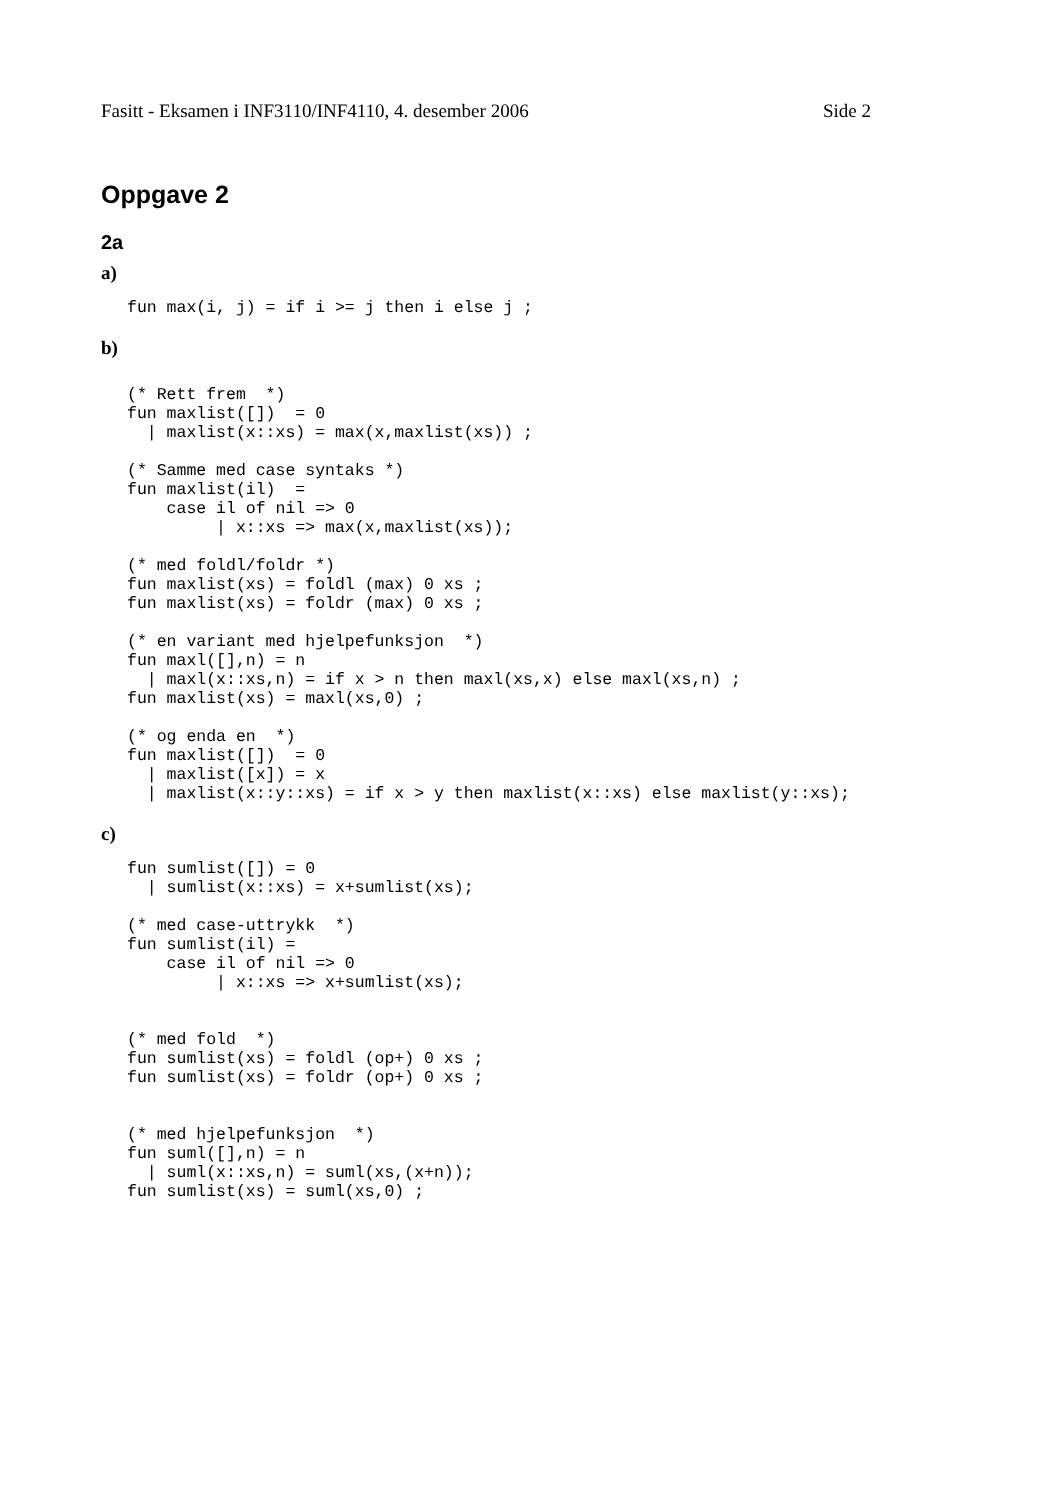Fasitt - Eksamen i INF3110/INF4110, 4. desember 2006 Side 2
Oppgave 2
2a
a)
fun max(i, j) = if i >= j then i else j ;
b)
(* Rett frem  *)
fun maxlist([])  = 0
  | maxlist(x::xs) = max(x,maxlist(xs)) ;

(* Samme med case syntaks *)
fun maxlist(il)  =
    case il of nil => 0
         | x::xs => max(x,maxlist(xs));

(* med foldl/foldr *)
fun maxlist(xs) = foldl (max) 0 xs ;
fun maxlist(xs) = foldr (max) 0 xs ;

(* en variant med hjelpefunksjon  *)
fun maxl([],n) = n
  | maxl(x::xs,n) = if x > n then maxl(xs,x) else maxl(xs,n) ;
fun maxlist(xs) = maxl(xs,0) ;

(* og enda en  *)
fun maxlist([])  = 0
  | maxlist([x]) = x
  | maxlist(x::y::xs) = if x > y then maxlist(x::xs) else maxlist(y::xs);
c)
fun sumlist([]) = 0
  | sumlist(x::xs) = x+sumlist(xs);

(* med case-uttrykk  *)
fun sumlist(il) =
    case il of nil => 0
         | x::xs => x+sumlist(xs);


(* med fold  *)
fun sumlist(xs) = foldl (op+) 0 xs ;
fun sumlist(xs) = foldr (op+) 0 xs ;


(* med hjelpefunksjon  *)
fun suml([],n) = n
  | suml(x::xs,n) = suml(xs,(x+n));
fun sumlist(xs) = suml(xs,0) ;